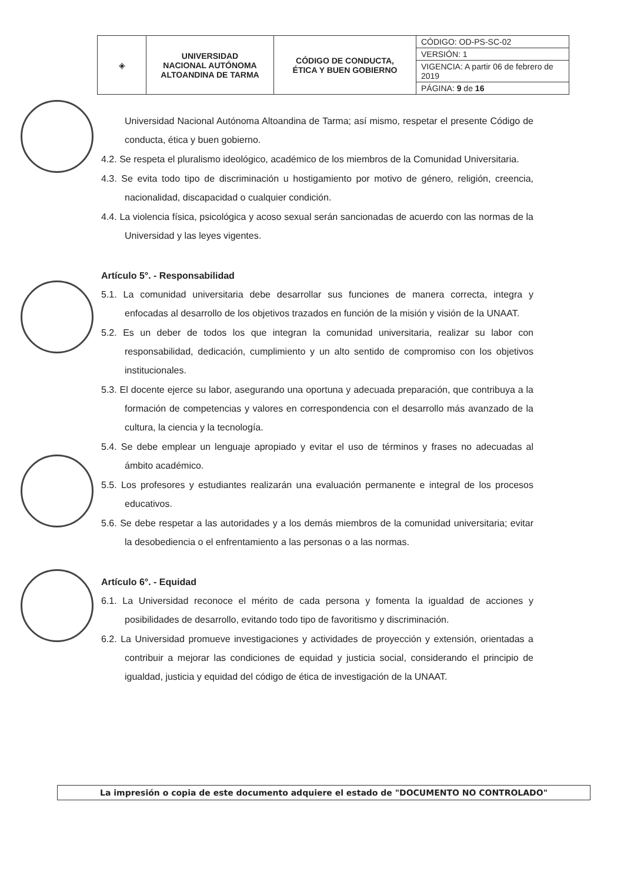| ◈ | UNIVERSIDAD NACIONAL AUTÓNOMA ALTOANDINA DE TARMA | CÓDIGO DE CONDUCTA, ÉTICA Y BUEN GOBIERNO | CÓDIGO: OD-PS-SC-02 |
| | | | VERSIÓN: 1 |
| | | | VIGENCIA: A partir 06 de febrero de 2019 |
| | | | PÁGINA: 9 de 16 |
Universidad Nacional Autónoma Altoandina de Tarma; así mismo, respetar el presente Código de conducta, ética y buen gobierno.
4.2. Se respeta el pluralismo ideológico, académico de los miembros de la Comunidad Universitaria.
4.3. Se evita todo tipo de discriminación u hostigamiento por motivo de género, religión, creencia, nacionalidad, discapacidad o cualquier condición.
4.4. La violencia física, psicológica y acoso sexual serán sancionadas de acuerdo con las normas de la Universidad y las leyes vigentes.
Artículo 5°. - Responsabilidad
5.1. La comunidad universitaria debe desarrollar sus funciones de manera correcta, integra y enfocadas al desarrollo de los objetivos trazados en función de la misión y visión de la UNAAT.
5.2. Es un deber de todos los que integran la comunidad universitaria, realizar su labor con responsabilidad, dedicación, cumplimiento y un alto sentido de compromiso con los objetivos institucionales.
5.3. El docente ejerce su labor, asegurando una oportuna y adecuada preparación, que contribuya a la formación de competencias y valores en correspondencia con el desarrollo más avanzado de la cultura, la ciencia y la tecnología.
5.4. Se debe emplear un lenguaje apropiado y evitar el uso de términos y frases no adecuadas al ámbito académico.
5.5. Los profesores y estudiantes realizarán una evaluación permanente e integral de los procesos educativos.
5.6. Se debe respetar a las autoridades y a los demás miembros de la comunidad universitaria; evitar la desobediencia o el enfrentamiento a las personas o a las normas.
Artículo 6°. - Equidad
6.1. La Universidad reconoce el mérito de cada persona y fomenta la igualdad de acciones y posibilidades de desarrollo, evitando todo tipo de favoritismo y discriminación.
6.2. La Universidad promueve investigaciones y actividades de proyección y extensión, orientadas a contribuir a mejorar las condiciones de equidad y justicia social, considerando el principio de igualdad, justicia y equidad del código de ética de investigación de la UNAAT.
La impresión o copia de este documento adquiere el estado de "DOCUMENTO NO CONTROLADO"